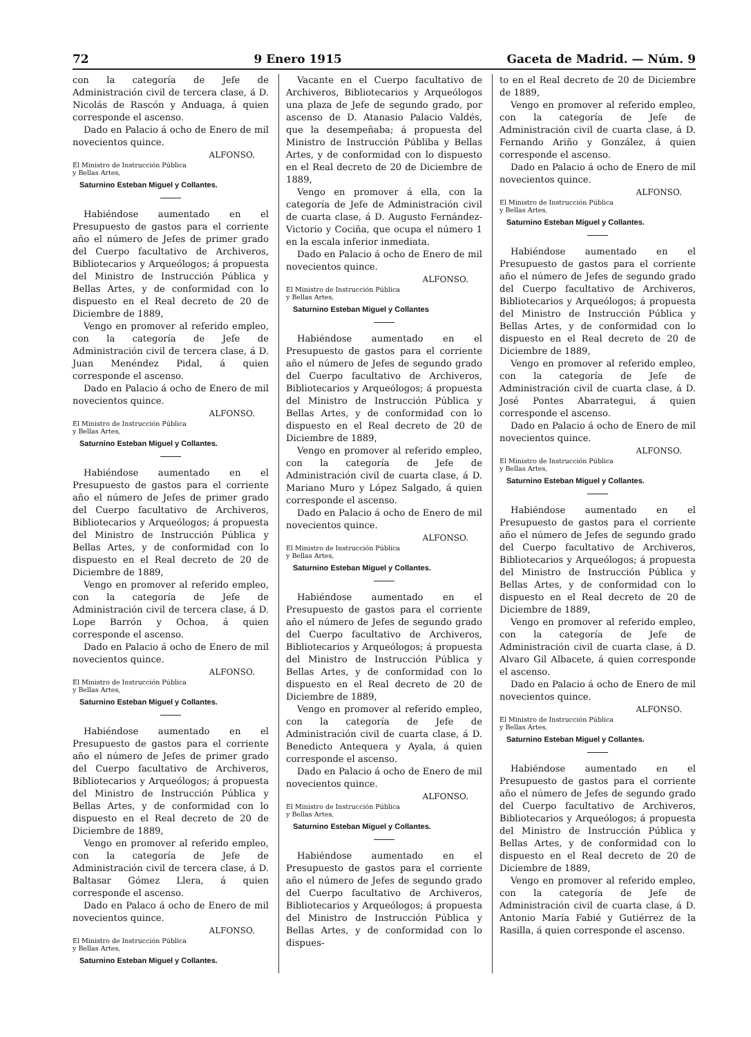72 9 Enero 1915 Gaceta de Madrid. — Núm. 9
con la categoría de Jefe de Administración civil de tercera clase, á D. Nicolás de Rascón y Anduaga, á quien corresponde el ascenso.
Dado en Palacio á ocho de Enero de mil novecientos quince.
ALFONSO.
El Ministro de Instrucción Pública
y Bellas Artes,
Saturnino Esteban Miguel y Collantes.
Habiéndose aumentado en el Presupuesto de gastos para el corriente año el número de Jefes de primer grado del Cuerpo facultativo de Archiveros, Bibliotecarios y Arqueólogos; á propuesta del Ministro de Instrucción Pública y Bellas Artes, y de conformidad con lo dispuesto en el Real decreto de 20 de Diciembre de 1889,
Vengo en promover al referido empleo, con la categoría de Jefe de Administración civil de tercera clase, á D. Juan Menéndez Pidal, á quien corresponde el ascenso.
Dado en Palacio á ocho de Enero de mil novecientos quince.
ALFONSO.
El Ministro de Instrucción Pública
y Bellas Artes,
Saturnino Esteban Miguel y Collantes.
Habiéndose aumentado en el Presupuesto de gastos para el corriente año el número de Jefes de primer grado del Cuerpo facultativo de Archiveros, Bibliotecarios y Arqueólogos; á propuesta del Ministro de Instrucción Pública y Bellas Artes, y de conformidad con lo dispuesto en el Real decreto de 20 de Diciembre de 1889,
Vengo en promover al referido empleo, con la categoría de Jefe de Administración civil de tercera clase, á D. Lope Barrón y Ochoa, á quien corresponde el ascenso.
Dado en Palacio á ocho de Enero de mil novecientos quince.
ALFONSO.
El Ministro de Instrucción Pública
y Bellas Artes,
Saturnino Esteban Miguel y Collantes.
Habiéndose aumentado en el Presupuesto de gastos para el corriente año el número de Jefes de primer grado del Cuerpo facultativo de Archiveros, Bibliotecarios y Arqueólogos; á propuesta del Ministro de Instrucción Pública y Bellas Artes, y de conformidad con lo dispuesto en el Real decreto de 20 de Diciembre de 1889,
Vengo en promover al referido empleo, con la categoría de Jefe de Administración civil de tercera clase, á D. Baltasar Gómez Llera, á quien corresponde el ascenso.
Dado en Palaco á ocho de Enero de mil novecientos quince.
ALFONSO.
El Ministro de Instrucción Pública
y Bellas Artes,
Saturnino Esteban Miguel y Collantes.
Vacante en el Cuerpo facultativo de Archiveros, Bibliotecarios y Arqueólogos una plaza de Jefe de segundo grado, por ascenso de D. Atanasio Palacio Valdés, que la desempeñaba; á propuesta del Ministro de Instrucción Públiba y Bellas Artes, y de conformidad con lo dispuesto en el Real decreto de 20 de Diciembre de 1889,
Vengo en promover á ella, con la categoría de Jefe de Administración civil de cuarta clase, á D. Augusto Fernández-Victorio y Cociña, que ocupa el número 1 en la escala inferior inmediata.
Dado en Palacio á ocho de Enero de mil novecientos quince.
ALFONSO.
El Ministro de Instrucción Pública
y Bellas Artes,
Saturnino Esteban Miguel y Collantes
Habiéndose aumentado en el Presupuesto de gastos para el corriente año el número de Jefes de segundo grado del Cuerpo facultativo de Archiveros, Bibliotecarios y Arqueólogos; á propuesta del Ministro de Instrucción Pública y Bellas Artes, y de conformidad con lo dispuesto en el Real decreto de 20 de Diciembre de 1889,
Vengo en promover al referido empleo, con la categoría de Jefe de Administración civil de cuarta clase, á D. Mariano Muro y López Salgado, á quien corresponde el ascenso.
Dado en Palacio á ocho de Enero de mil novecientos quince.
ALFONSO.
El Ministro de Instrucción Pública
y Bellas Artes,
Saturnino Esteban Miguel y Collantes.
Habiéndose aumentado en el Presupuesto de gastos para el corriente año el número de Jefes de segundo grado del Cuerpo facultativo de Archiveros, Bibliotecarios y Arqueólogos; á propuesta del Ministro de Instrucción Pública y Bellas Artes, y de conformidad con lo dispuesto en el Real decreto de 20 de Diciembre de 1889,
Vengo en promover al referido empleo, con la categoría de Jefe de Administración civil de cuarta clase, á D. Benedicto Antequera y Ayala, á quien corresponde el ascenso.
Dado en Palacio á ocho de Enero de mil novecientos quince.
ALFONSO.
El Ministro de Instrucción Pública
y Bellas Artes,
Saturnino Esteban Miguel y Collantes.
Habiéndose aumentado en el Presupuesto de gastos para el corriente año el número de Jefes de segundo grado del Cuerpo facultativo de Archiveros, Bibliotecarios y Arqueólogos; á propuesta del Ministro de Instrucción Pública y Bellas Artes, y de conformidad con lo dispues-
to en el Real decreto de 20 de Diciembre de 1889,
Vengo en promover al referido empleo, con la categoría de Jefe de Administración civil de cuarta clase, á D. Fernando Ariño y González, á quien corresponde el ascenso.
Dado en Palacio á ocho de Enero de mil novecientos quince.
ALFONSO.
El Ministro de Instrucción Pública
y Bellas Artes,
Saturnino Esteban Miguel y Collantes.
Habiéndose aumentado en el Presupuesto de gastos para el corriente año el número de Jefes de segundo grado del Cuerpo facultativo de Archiveros, Bibliotecarios y Arqueólogos; á propuesta del Ministro de Instrucción Pública y Bellas Artes, y de conformidad con lo dispuesto en el Real decreto de 20 de Diciembre de 1889,
Vengo en promover al referido empleo, con la categoría de Jefe de Administración civil de cuarta clase, á D. José Pontes Abarrategui, á quien corresponde el ascenso.
Dado en Palacio á ocho de Enero de mil novecientos quince.
ALFONSO.
El Ministro de Instrucción Pública
y Bellas Artes,
Saturnino Esteban Miguel y Collantes.
Habiéndose aumentado en el Presupuesto de gastos para el corriente año el número de Jefes de segundo grado del Cuerpo facultativo de Archiveros, Bibliotecarios y Arqueólogos; á propuesta del Ministro de Instrucción Pública y Bellas Artes, y de conformidad con lo dispuesto en el Real decreto de 20 de Diciembre de 1889,
Vengo en promover al referido empleo, con la categoría de Jefe de Administración civil de cuarta clase, á D. Alvaro Gil Albacete, á quien corresponde el ascenso.
Dado en Palacio á ocho de Enero de mil novecientos quince.
ALFONSO.
El Ministro de Instrucción Pública
y Bellas Artes,
Saturnino Esteban Miguel y Collantes.
Habiéndose aumentado en el Presupuesto de gastos para el corriente año el número de Jefes de segundo grado del Cuerpo facultativo de Archiveros, Bibliotecarios y Arqueólogos; á propuesta del Ministro de Instrucción Pública y Bellas Artes, y de conformidad con lo dispuesto en el Real decreto de 20 de Diciembre de 1889,
Vengo en promover al referido empleo, con la categoría de Jefe de Administración civil de cuarta clase, á D. Antonio María Fabié y Gutiérrez de la Rasilla, á quien corresponde el ascenso.